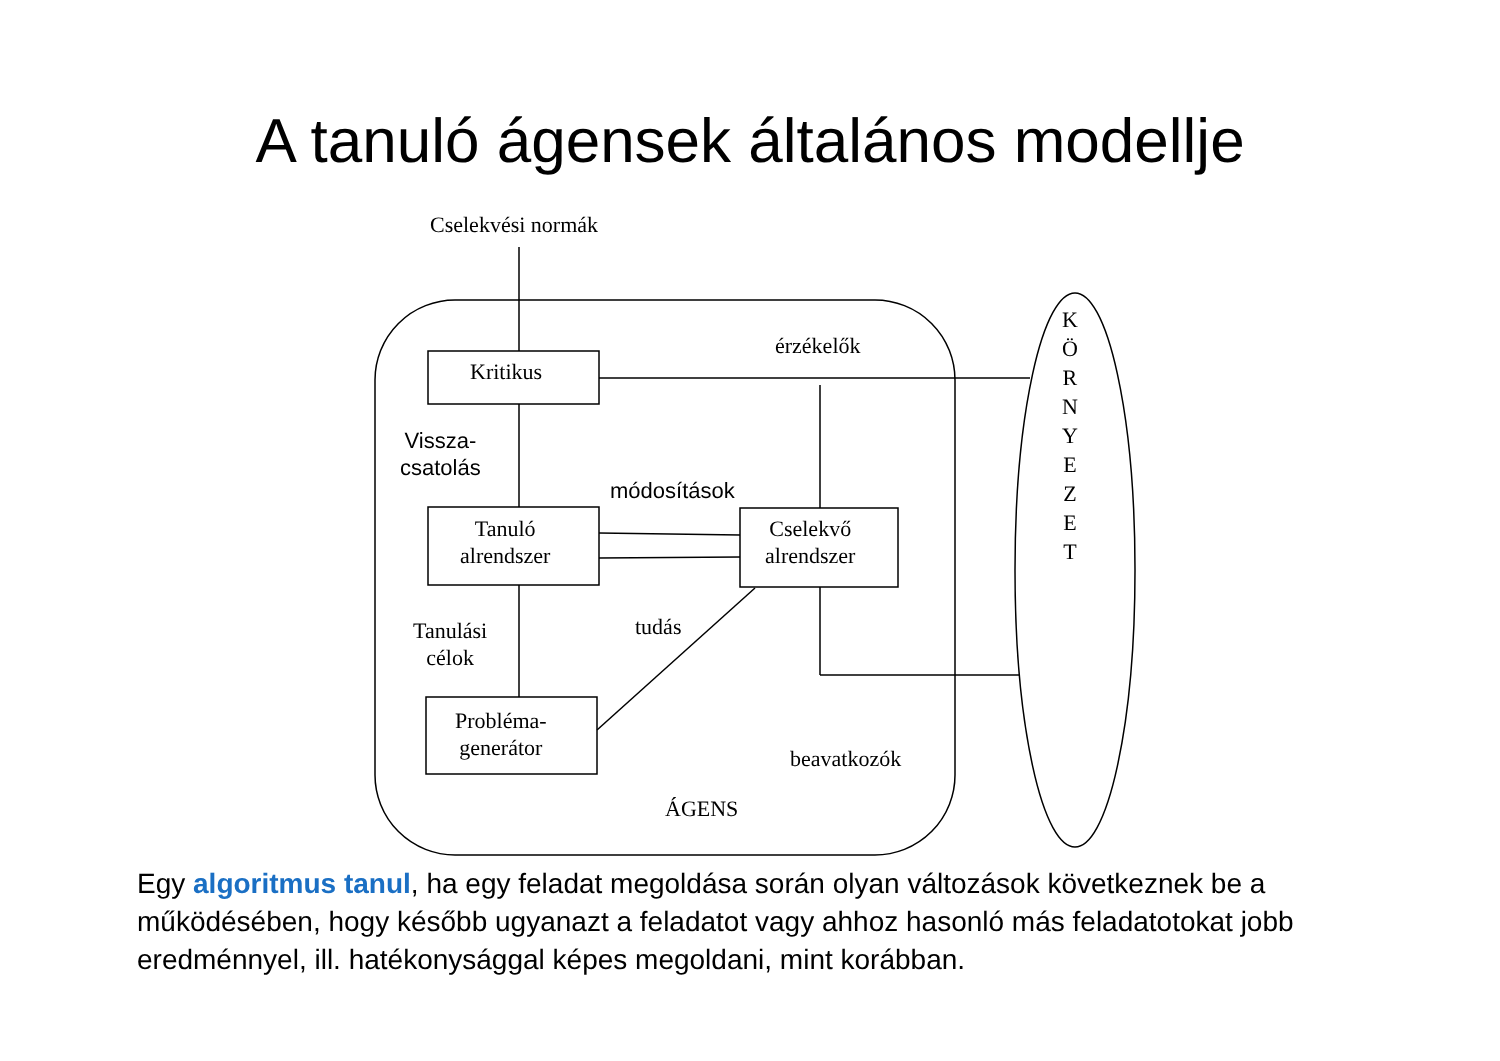A tanuló ágensek általános modellje
Cselekvési normák
Kritikus
érzékelők
Vissza-
csatolás
módosítások
Tanuló
alrendszer
Cselekvő
alrendszer
Tanulási
célok
tudás
Probléma-
generátor
beavatkozók
ÁGENS
K
Ö
R
N
Y
E
Z
E
T
Egy algoritmus tanul, ha egy feladat megoldása során olyan változások következnek be a működésében, hogy később ugyanazt a feladatot vagy ahhoz hasonló más feladatotokat jobb eredménnyel, ill. hatékonysággal képes megoldani, mint korábban.